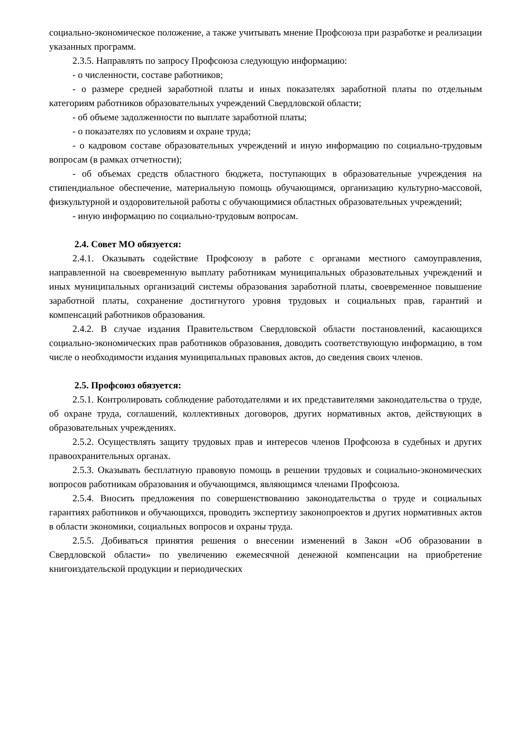социально-экономическое положение, а также учитывать мнение Профсоюза при разработке и реализации указанных программ.
2.3.5. Направлять по запросу Профсоюза следующую информацию:
- о численности, составе работников;
- о размере средней заработной платы и иных показателях заработной платы по отдельным категориям работников образовательных учреждений Свердловской области;
- об объеме задолженности по выплате заработной платы;
- о показателях по условиям и охране труда;
- о кадровом составе образовательных учреждений и иную информацию по социально-трудовым вопросам (в рамках отчетности);
- об объемах средств областного бюджета, поступающих в образовательные учреждения на стипендиальное обеспечение, материальную помощь обучающимся, организацию культурно-массовой, физкультурной и оздоровительной работы с обучающимися областных образовательных учреждений;
- иную информацию по социально-трудовым вопросам.
2.4. Совет МО обязуется:
2.4.1. Оказывать содействие Профсоюзу в работе с органами местного самоуправления, направленной на своевременную выплату работникам муниципальных образовательных учреждений и иных муниципальных организаций системы образования заработной платы, своевременное повышение заработной платы, сохранение достигнутого уровня трудовых и социальных прав, гарантий и компенсаций работников образования.
2.4.2. В случае издания Правительством Свердловской области постановлений, касающихся социально-экономических прав работников образования, доводить соответствующую информацию, в том числе о необходимости издания муниципальных правовых актов, до сведения своих членов.
2.5. Профсоюз обязуется:
2.5.1. Контролировать соблюдение работодателями и их представителями законодательства о труде, об охране труда, соглашений, коллективных договоров, других нормативных актов, действующих в образовательных учреждениях.
2.5.2. Осуществлять защиту трудовых прав и интересов членов Профсоюза в судебных и других правоохранительных органах.
2.5.3. Оказывать бесплатную правовую помощь в решении трудовых и социально-экономических вопросов работникам образования и обучающимся, являющимся членами Профсоюза.
2.5.4. Вносить предложения по совершенствованию законодательства о труде и социальных гарантиях работников и обучающихся, проводить экспертизу законопроектов и других нормативных актов в области экономики, социальных вопросов и охраны труда.
2.5.5. Добиваться принятия решения о внесении изменений в Закон «Об образовании в Свердловской области» по увеличению ежемесячной денежной компенсации на приобретение книгоиздательской продукции и периодических